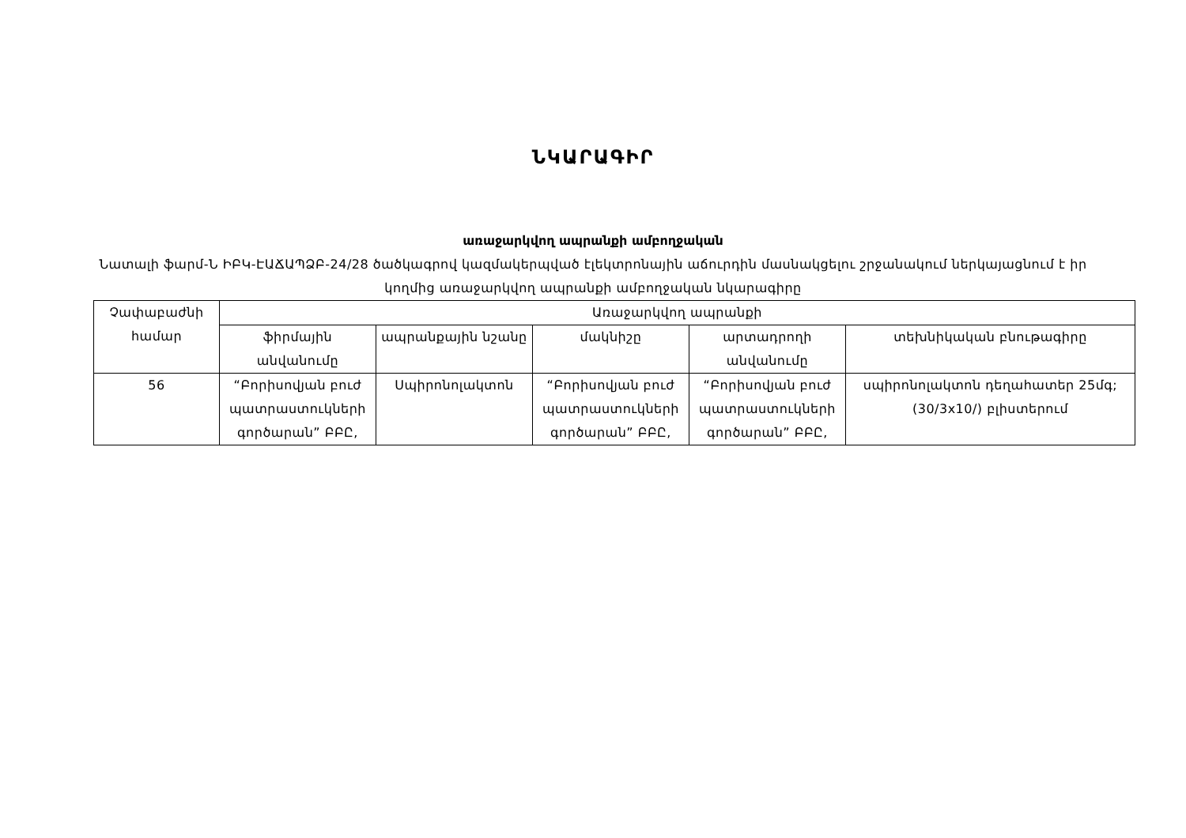ՆԿԱՐԱԳԻՐ
առաջարկվող ապրանքի ամբողջական
Նատալի ֆարմ-Ն ԻԲԿ-ԷԱՃԱՊՁԲ-24/28 ծածկագրով կազմակերպված էլեկտրոնային աճուրդին մասնակցելու շրջանակում ներկայացնում է իր կողմից առաջարկվող ապրանքի ամբողջական նկարագիրը
| Չափաբաժնի համար | Առաջարկվող ապրանքի | | | | |
| --- | --- | --- | --- | --- | --- |
| | ֆիրմային անվանումը | ապրանքային նշանը | մակնիշը | արտադրողի անվանումը | տեխնիկական բնութագիրը |
| 56 | “Բորիսովյան բուժ պատրաստուկների գործարան” ԲԲԸ, | Սպիրոնոլակտոն | “Բորիսովյան բուժ պատրաստուկների գործարան” ԲԲԸ, | “Բորիսովյան բուժ պատրաստուկների գործարան” ԲԲԸ, | սպիրոնոլակտոն դեղահատեր 25մգ; (30/3x10/) բլիստերում |